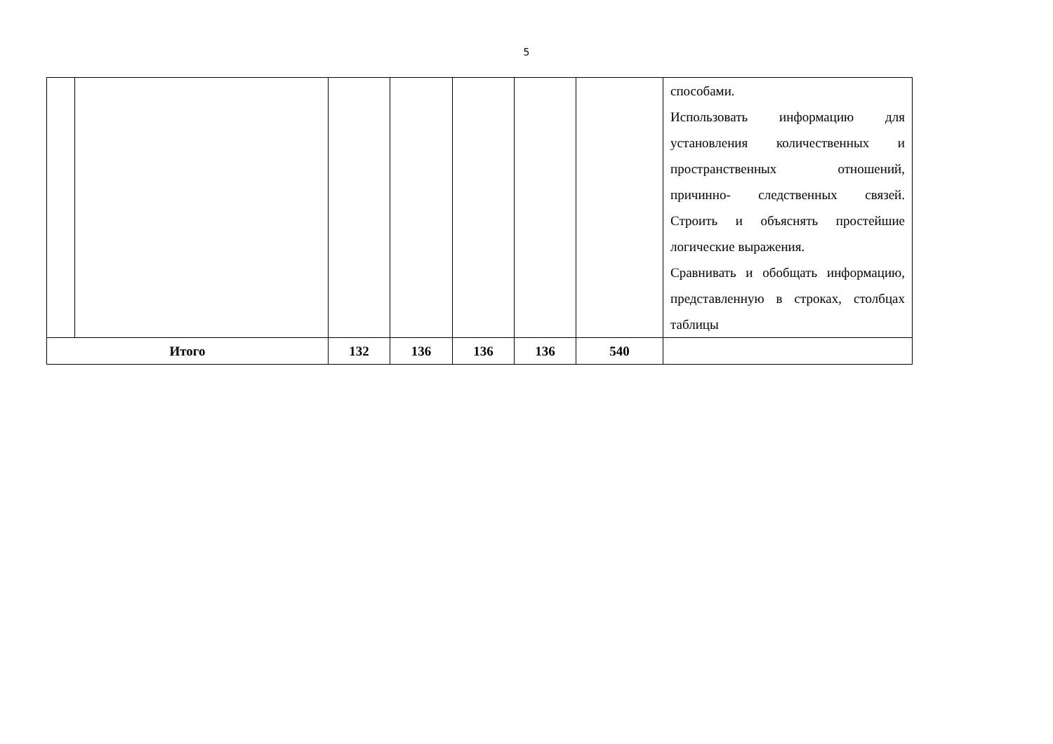5
| | | | | | | | способами. Использовать информацию для установления количественных и пространственных отношений, причинно- следственных связей. Строить и объяснять простейшие логические выражения. Сравнивать и обобщать информацию, представленную в строках, столбцах таблицы |
| Итого | | 132 | 136 | 136 | 136 | 540 | |